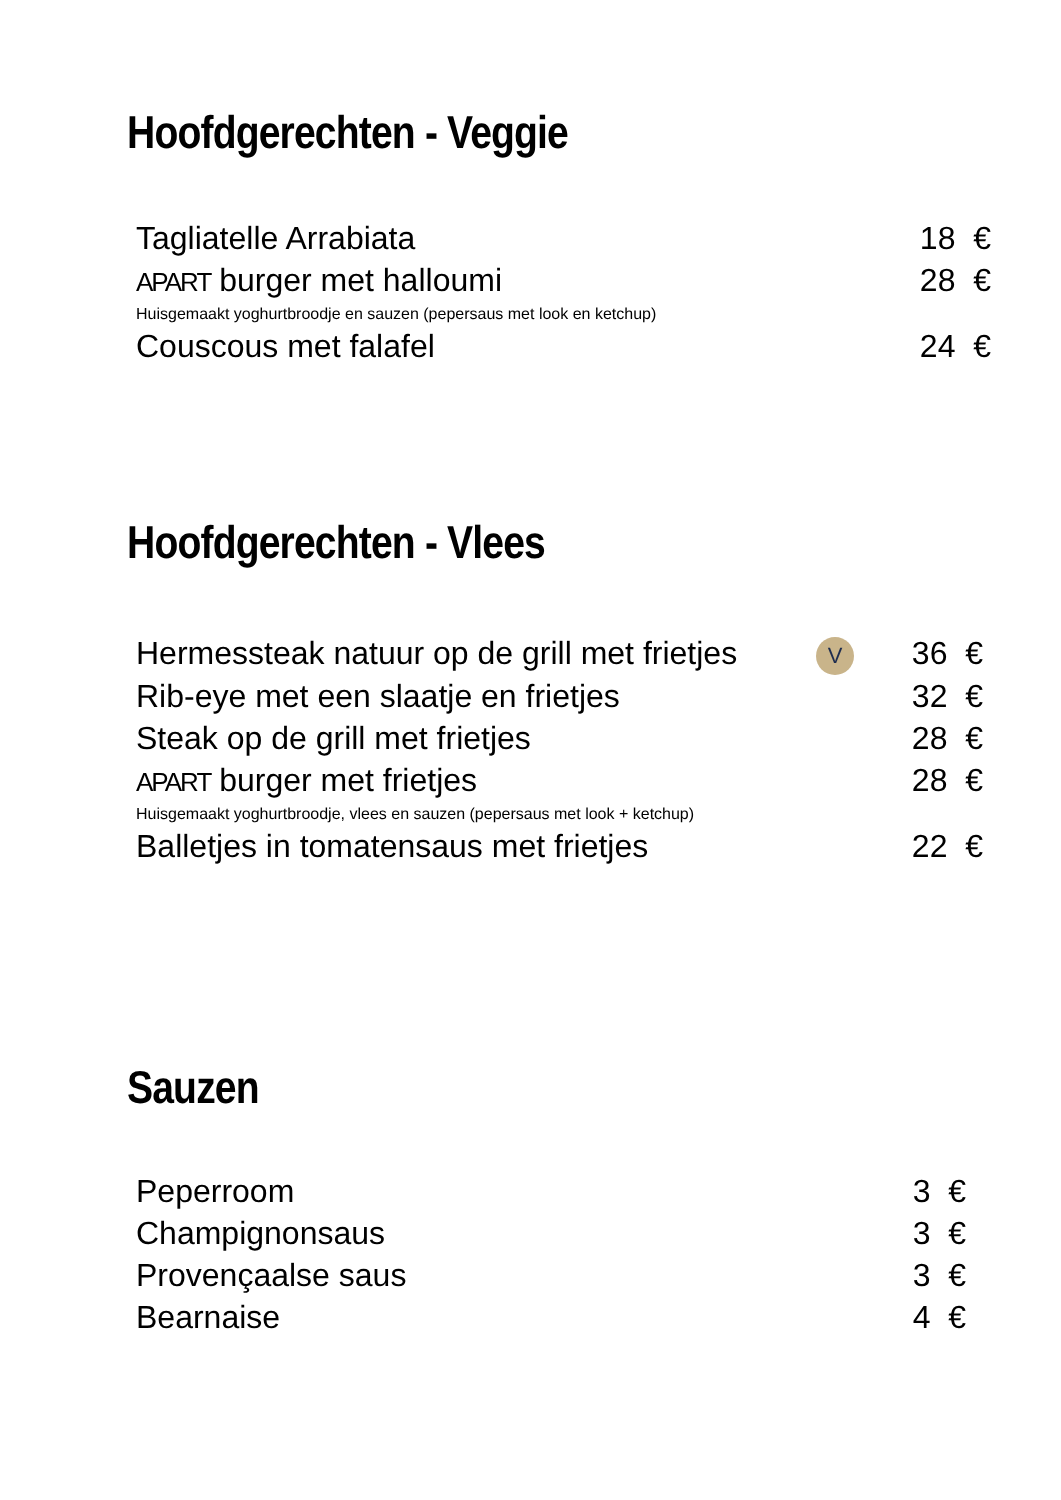Hoofdgerechten - Veggie
Tagliatelle Arrabiata 18 €
APART burger met halloumi 28 €
Huisgemaakt yoghurtbroodje en sauzen (pepersaus met look en ketchup)
Couscous met falafel 24 €
Hoofdgerechten - Vlees
Hermessteak natuur op de grill met frietjes V 36 €
Rib-eye met een slaatje en frietjes 32 €
Steak op de grill met frietjes 28 €
APART burger met frietjes 28 €
Huisgemaakt yoghurtbroodje, vlees en sauzen (pepersaus met look + ketchup)
Balletjes in tomatensaus met frietjes 22 €
Sauzen
Peperroom 3 €
Champignonsaus 3 €
Provençaalse saus 3 €
Bearnaise 4 €